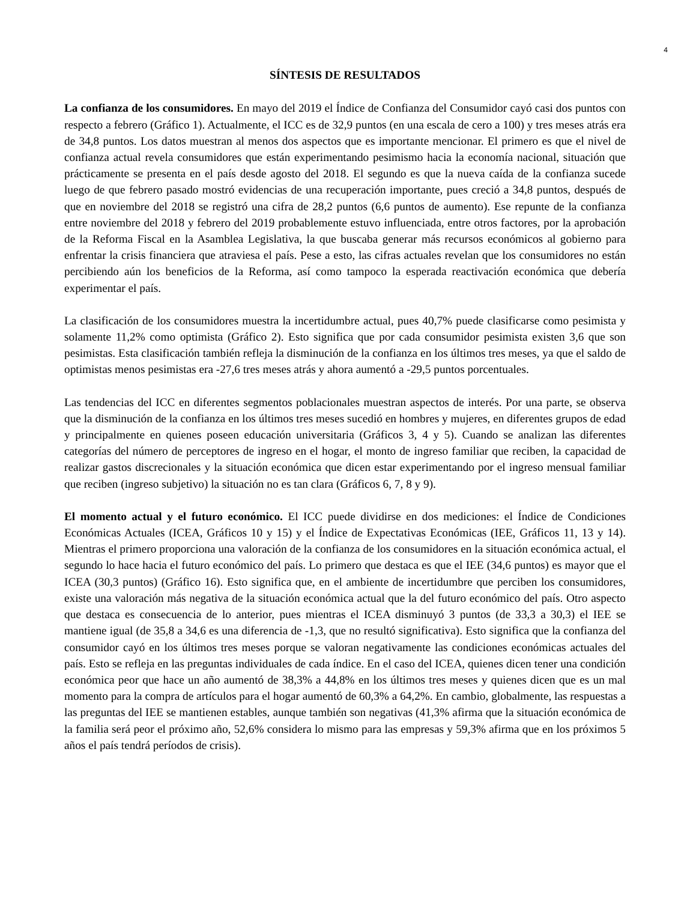4
SÍNTESIS DE RESULTADOS
La confianza de los consumidores. En mayo del 2019 el Índice de Confianza del Consumidor cayó casi dos puntos con respecto a febrero (Gráfico 1). Actualmente, el ICC es de 32,9 puntos (en una escala de cero a 100) y tres meses atrás era de 34,8 puntos. Los datos muestran al menos dos aspectos que es importante mencionar. El primero es que el nivel de confianza actual revela consumidores que están experimentando pesimismo hacia la economía nacional, situación que prácticamente se presenta en el país desde agosto del 2018. El segundo es que la nueva caída de la confianza sucede luego de que febrero pasado mostró evidencias de una recuperación importante, pues creció a 34,8 puntos, después de que en noviembre del 2018 se registró una cifra de 28,2 puntos (6,6 puntos de aumento). Ese repunte de la confianza entre noviembre del 2018 y febrero del 2019 probablemente estuvo influenciada, entre otros factores, por la aprobación de la Reforma Fiscal en la Asamblea Legislativa, la que buscaba generar más recursos económicos al gobierno para enfrentar la crisis financiera que atraviesa el país. Pese a esto, las cifras actuales revelan que los consumidores no están percibiendo aún los beneficios de la Reforma, así como tampoco la esperada reactivación económica que debería experimentar el país.
La clasificación de los consumidores muestra la incertidumbre actual, pues 40,7% puede clasificarse como pesimista y solamente 11,2% como optimista (Gráfico 2). Esto significa que por cada consumidor pesimista existen 3,6 que son pesimistas. Esta clasificación también refleja la disminución de la confianza en los últimos tres meses, ya que el saldo de optimistas menos pesimistas era -27,6 tres meses atrás y ahora aumentó a -29,5 puntos porcentuales.
Las tendencias del ICC en diferentes segmentos poblacionales muestran aspectos de interés. Por una parte, se observa que la disminución de la confianza en los últimos tres meses sucedió en hombres y mujeres, en diferentes grupos de edad y principalmente en quienes poseen educación universitaria (Gráficos 3, 4 y 5). Cuando se analizan las diferentes categorías del número de perceptores de ingreso en el hogar, el monto de ingreso familiar que reciben, la capacidad de realizar gastos discrecionales y la situación económica que dicen estar experimentando por el ingreso mensual familiar que reciben (ingreso subjetivo) la situación no es tan clara (Gráficos 6, 7, 8 y 9).
El momento actual y el futuro económico. El ICC puede dividirse en dos mediciones: el Índice de Condiciones Económicas Actuales (ICEA, Gráficos 10 y 15) y el Índice de Expectativas Económicas (IEE, Gráficos 11, 13 y 14). Mientras el primero proporciona una valoración de la confianza de los consumidores en la situación económica actual, el segundo lo hace hacia el futuro económico del país. Lo primero que destaca es que el IEE (34,6 puntos) es mayor que el ICEA (30,3 puntos) (Gráfico 16). Esto significa que, en el ambiente de incertidumbre que perciben los consumidores, existe una valoración más negativa de la situación económica actual que la del futuro económico del país. Otro aspecto que destaca es consecuencia de lo anterior, pues mientras el ICEA disminuyó 3 puntos (de 33,3 a 30,3) el IEE se mantiene igual (de 35,8 a 34,6 es una diferencia de -1,3, que no resultó significativa). Esto significa que la confianza del consumidor cayó en los últimos tres meses porque se valoran negativamente las condiciones económicas actuales del país. Esto se refleja en las preguntas individuales de cada índice. En el caso del ICEA, quienes dicen tener una condición económica peor que hace un año aumentó de 38,3% a 44,8% en los últimos tres meses y quienes dicen que es un mal momento para la compra de artículos para el hogar aumentó de 60,3% a 64,2%. En cambio, globalmente, las respuestas a las preguntas del IEE se mantienen estables, aunque también son negativas (41,3% afirma que la situación económica de la familia será peor el próximo año, 52,6% considera lo mismo para las empresas y 59,3% afirma que en los próximos 5 años el país tendrá períodos de crisis).